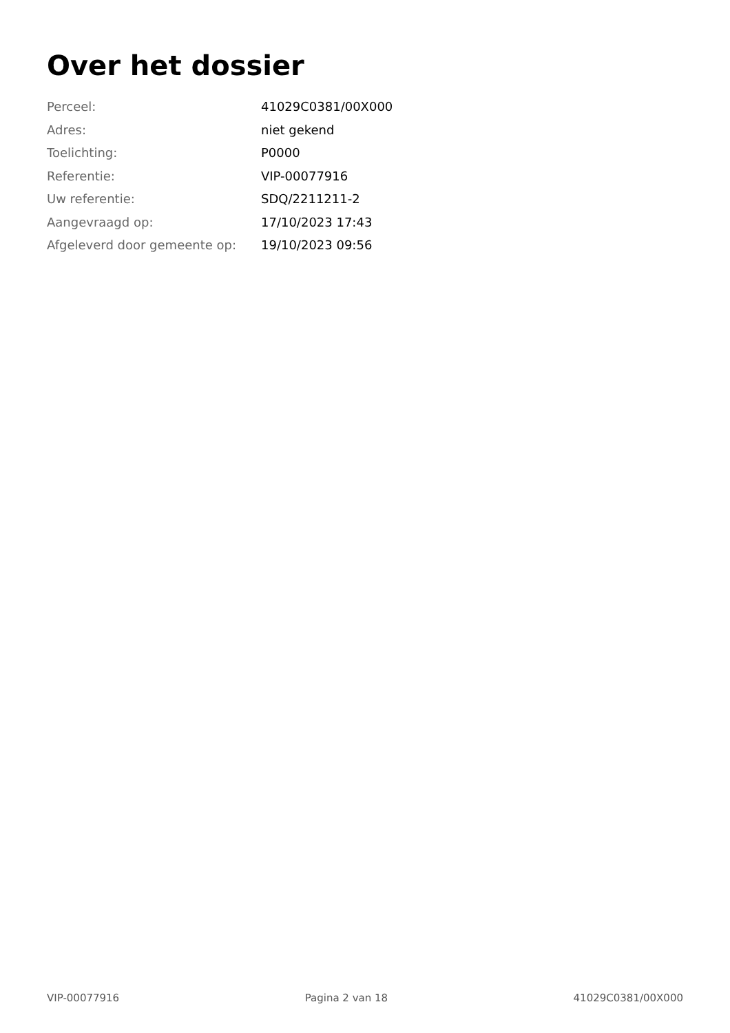Over het dossier
| Perceel: | 41029C0381/00X000 |
| Adres: | niet gekend |
| Toelichting: | P0000 |
| Referentie: | VIP-00077916 |
| Uw referentie: | SDQ/2211211-2 |
| Aangevraagd op: | 17/10/2023 17:43 |
| Afgeleverd door gemeente op: | 19/10/2023 09:56 |
VIP-00077916 Pagina 2 van 18 41029C0381/00X000